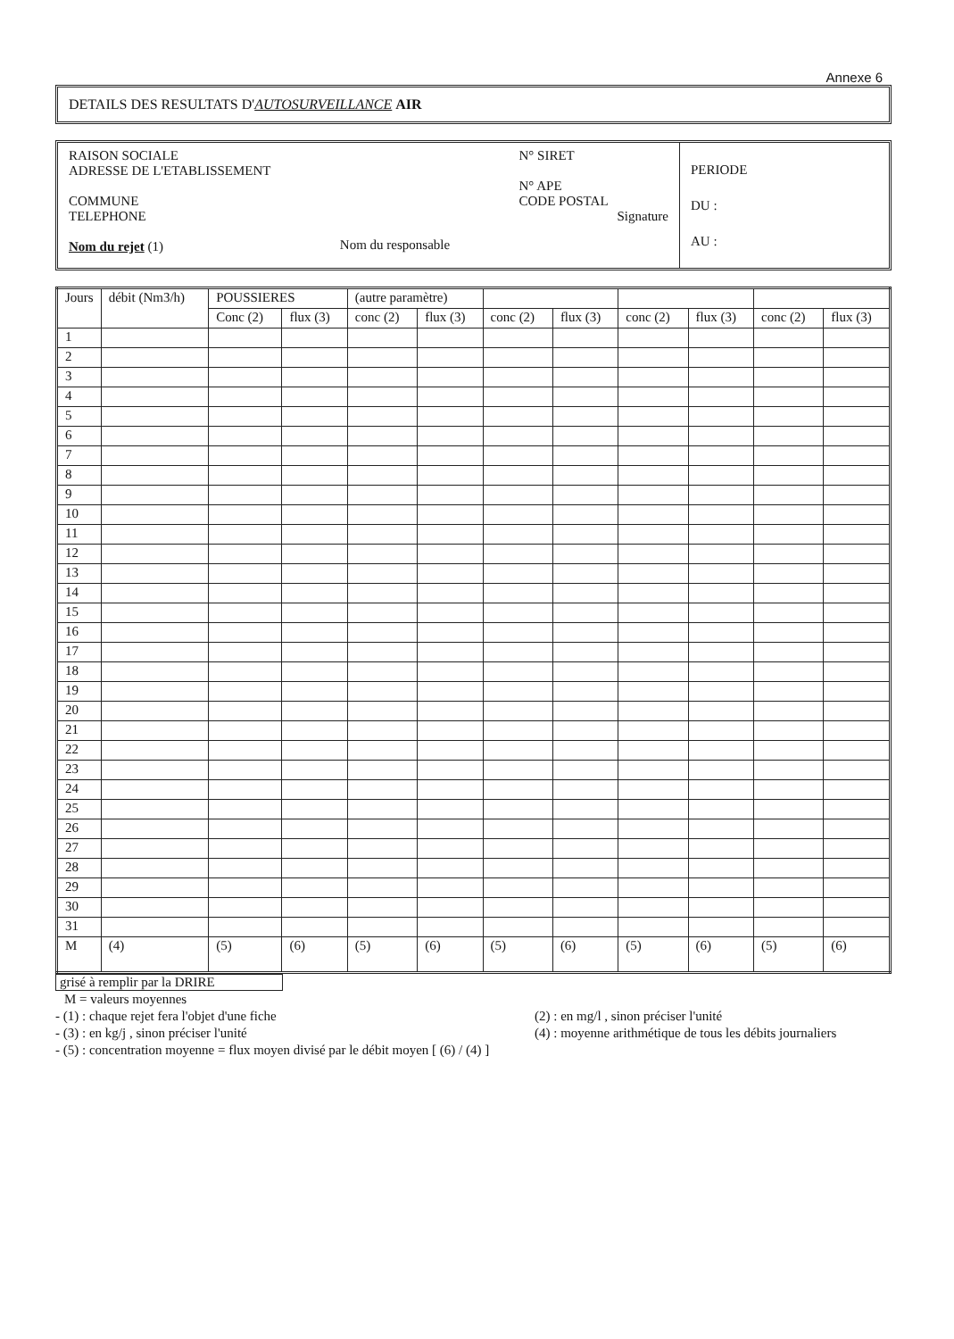Annexe 6
DETAILS DES RESULTATS D'AUTOSURVEILLANCE AIR
RAISON SOCIALE
ADRESSE DE L'ETABLISSEMENT
COMMUNE
TELEPHONE
Nom du rejet (1)
Nom du responsable
N° SIRET
N° APE
CODE POSTAL
Signature
PERIODE
DU :
AU :
| Jours | débit (Nm3/h) | POUSSIERES | | (autre paramètre) | | | | | | | |
| --- | --- | --- | --- | --- | --- | --- | --- | --- | --- | --- | --- |
| | | Conc (2) | flux (3) | conc (2) | flux (3) | conc (2) | flux (3) | conc (2) | flux (3) | conc (2) | flux (3) |
| 1 | | | | | | | | | | | |
| 2 | | | | | | | | | | | |
| 3 | | | | | | | | | | | |
| 4 | | | | | | | | | | | |
| 5 | | | | | | | | | | | |
| 6 | | | | | | | | | | | |
| 7 | | | | | | | | | | | |
| 8 | | | | | | | | | | | |
| 9 | | | | | | | | | | | |
| 10 | | | | | | | | | | | |
| 11 | | | | | | | | | | | |
| 12 | | | | | | | | | | | |
| 13 | | | | | | | | | | | |
| 14 | | | | | | | | | | | |
| 15 | | | | | | | | | | | |
| 16 | | | | | | | | | | | |
| 17 | | | | | | | | | | | |
| 18 | | | | | | | | | | | |
| 19 | | | | | | | | | | | |
| 20 | | | | | | | | | | | |
| 21 | | | | | | | | | | | |
| 22 | | | | | | | | | | | |
| 23 | | | | | | | | | | | |
| 24 | | | | | | | | | | | |
| 25 | | | | | | | | | | | |
| 26 | | | | | | | | | | | |
| 27 | | | | | | | | | | | |
| 28 | | | | | | | | | | | |
| 29 | | | | | | | | | | | |
| 30 | | | | | | | | | | | |
| 31 | | | | | | | | | | | |
| M | (4) | (5) | (6) | (5) | (6) | (5) | (6) | (5) | (6) | (5) | (6) |
grisé à remplir par la DRIRE
M = valeurs moyennes
- (1) : chaque rejet fera l'objet d'une fiche (2) : en mg/l , sinon préciser l'unité
- (3) : en kg/j , sinon préciser l'unité (4) : moyenne arithmétique de tous les débits journaliers
- (5) : concentration moyenne = flux moyen divisé par le débit moyen [ (6) / (4) ]